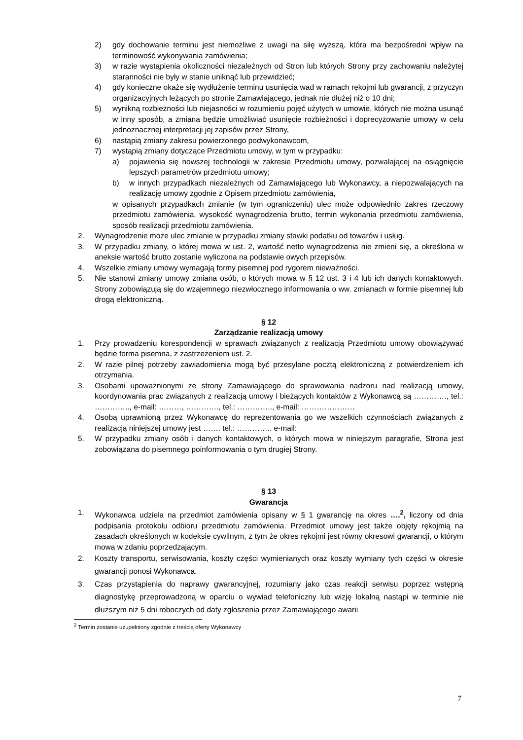2) gdy dochowanie terminu jest niemożliwe z uwagi na siłę wyższą, która ma bezpośredni wpływ na terminowość wykonywania zamówienia;
3) w razie wystąpienia okoliczności niezależnych od Stron lub których Strony przy zachowaniu należytej staranności nie były w stanie uniknąć lub przewidzieć;
4) gdy konieczne okaże się wydłużenie terminu usunięcia wad w ramach rękojmi lub gwarancji, z przyczyn organizacyjnych leżących po stronie Zamawiającego, jednak nie dłużej niż o 10 dni;
5) wynikną rozbieżności lub niejasności w rozumieniu pojęć użytych w umowie, których nie można usunąć w inny sposób, a zmiana będzie umożliwiać usunięcie rozbieżności i doprecyzowanie umowy w celu jednoznacznej interpretacji jej zapisów przez Strony,
6) nastąpią zmiany zakresu powierzonego podwykonawcom,
7) wystąpią zmiany dotyczące Przedmiotu umowy, w tym w przypadku:
a) pojawienia się nowszej technologii w zakresie Przedmiotu umowy, pozwalającej na osiągnięcie lepszych parametrów przedmiotu umowy;
b) w innych przypadkach niezależnych od Zamawiającego lub Wykonawcy, a niepozwalających na realizację umowy zgodnie z Opisem przedmiotu zamówienia,
w opisanych przypadkach zmianie (w tym ograniczeniu) ulec może odpowiednio zakres rzeczowy przedmiotu zamówienia, wysokość wynagrodzenia brutto, termin wykonania przedmiotu zamówienia, sposób realizacji przedmiotu zamówienia.
2. Wynagrodzenie może ulec zmianie w przypadku zmiany stawki podatku od towarów i usług.
3. W przypadku zmiany, o której mowa w ust. 2, wartość netto wynagrodzenia nie zmieni się, a określona w aneksie wartość brutto zostanie wyliczona na podstawie owych przepisów.
4. Wszelkie zmiany umowy wymagają formy pisemnej pod rygorem nieważności.
5. Nie stanowi zmiany umowy zmiana osób, o których mowa w § 12 ust. 3 i 4 lub ich danych kontaktowych. Strony zobowiązują się do wzajemnego niezwłocznego informowania o ww. zmianach w formie pisemnej lub drogą elektroniczną.
§ 12
Zarządzanie realizacją umowy
1. Przy prowadzeniu korespondencji w sprawach związanych z realizacją Przedmiotu umowy obowiązywać będzie forma pisemna, z zastrzeżeniem ust. 2.
2. W razie pilnej potrzeby zawiadomienia mogą być przesyłane pocztą elektroniczną z potwierdzeniem ich otrzymania.
3. Osobami upoważnionymi ze strony Zamawiającego do sprawowania nadzoru nad realizacją umowy, koordynowania prac związanych z realizacją umowy i bieżących kontaktów z Wykonawcą są …………., tel.: ………….., e-mail: ………, …………., tel.: ………….., e-mail: …………………
4. Osobą uprawnioną przez Wykonawcę do reprezentowania go we wszelkich czynnościach związanych z realizacją niniejszej umowy jest ……. tel.: ………….. e-mail:
5. W przypadku zmiany osób i danych kontaktowych, o których mowa w niniejszym paragrafie, Strona jest zobowiązana do pisemnego poinformowania o tym drugiej Strony.
§ 13
Gwarancja
1. Wykonawca udziela na przedmiot zamówienia opisany w § 1 gwarancję na okres ….<sup>2</sup>, liczony od dnia podpisania protokołu odbioru przedmiotu zamówienia. Przedmiot umowy jest także objęty rękojmią na zasadach określonych w kodeksie cywilnym, z tym że okres rękojmi jest równy okresowi gwarancji, o którym mowa w zdaniu poprzedzającym.
2. Koszty transportu, serwisowania, koszty części wymienianych oraz koszty wymiany tych części w okresie gwarancji ponosi Wykonawca.
3. Czas przystąpienia do naprawy gwarancyjnej, rozumiany jako czas reakcji serwisu poprzez wstępną diagnostykę przeprowadzoną w oparciu o wywiad telefoniczny lub wizję lokalną nastąpi w terminie nie dłuższym niż 5 dni roboczych od daty zgłoszenia przez Zamawiającego awarii
<sup>2</sup> Termin zostanie uzupełniony zgodnie z treścią oferty Wykonawcy
7